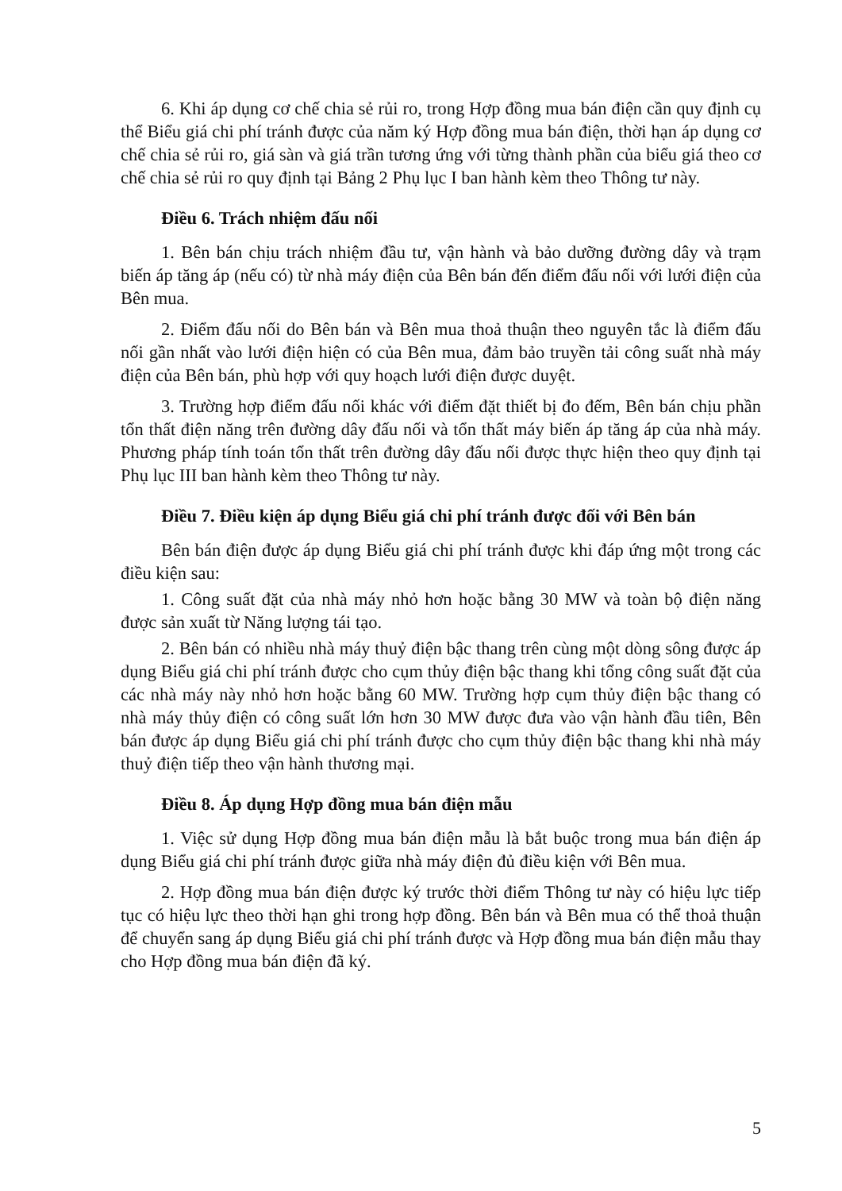6. Khi áp dụng cơ chế chia sẻ rủi ro, trong Hợp đồng mua bán điện cần quy định cụ thể Biểu giá chi phí tránh được của năm ký Hợp đồng mua bán điện, thời hạn áp dụng cơ chế chia sẻ rủi ro, giá sàn và giá trần tương ứng với từng thành phần của biểu giá theo cơ chế chia sẻ rủi ro quy định tại Bảng 2 Phụ lục I ban hành kèm theo Thông tư này.
Điều 6. Trách nhiệm đấu nối
1. Bên bán chịu trách nhiệm đầu tư, vận hành và bảo dưỡng đường dây và trạm biến áp tăng áp (nếu có) từ nhà máy điện của Bên bán đến điểm đấu nối với lưới điện của Bên mua.
2. Điểm đấu nối do Bên bán và Bên mua thoả thuận theo nguyên tắc là điểm đấu nối gần nhất vào lưới điện hiện có của Bên mua, đảm bảo truyền tải công suất nhà máy điện của Bên bán, phù hợp với quy hoạch lưới điện được duyệt.
3. Trường hợp điểm đấu nối khác với điểm đặt thiết bị đo đếm, Bên bán chịu phần tổn thất điện năng trên đường dây đấu nối và tổn thất máy biến áp tăng áp của nhà máy. Phương pháp tính toán tổn thất trên đường dây đấu nối được thực hiện theo quy định tại Phụ lục III ban hành kèm theo Thông tư này.
Điều 7. Điều kiện áp dụng Biểu giá chi phí tránh được đối với Bên bán
Bên bán điện được áp dụng Biểu giá chi phí tránh được khi đáp ứng một trong các điều kiện sau:
1. Công suất đặt của nhà máy nhỏ hơn hoặc bằng 30 MW và toàn bộ điện năng được sản xuất từ Năng lượng tái tạo.
2. Bên bán có nhiều nhà máy thuỷ điện bậc thang trên cùng một dòng sông được áp dụng Biểu giá chi phí tránh được cho cụm thủy điện bậc thang khi tổng công suất đặt của các nhà máy này nhỏ hơn hoặc bằng 60 MW. Trường hợp cụm thủy điện bậc thang có nhà máy thủy điện có công suất lớn hơn 30 MW được đưa vào vận hành đầu tiên, Bên bán được áp dụng Biểu giá chi phí tránh được cho cụm thủy điện bậc thang khi nhà máy thuỷ điện tiếp theo vận hành thương mại.
Điều 8. Áp dụng Hợp đồng mua bán điện mẫu
1. Việc sử dụng Hợp đồng mua bán điện mẫu là bắt buộc trong mua bán điện áp dụng Biểu giá chi phí tránh được giữa nhà máy điện đủ điều kiện với Bên mua.
2. Hợp đồng mua bán điện được ký trước thời điểm Thông tư này có hiệu lực tiếp tục có hiệu lực theo thời hạn ghi trong hợp đồng. Bên bán và Bên mua có thể thoả thuận để chuyển sang áp dụng Biểu giá chi phí tránh được và Hợp đồng mua bán điện mẫu thay cho Hợp đồng mua bán điện đã ký.
5